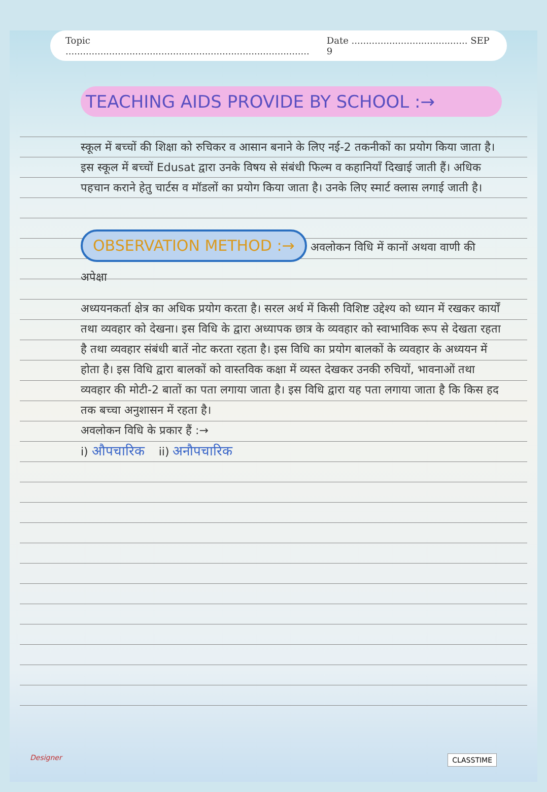Topic .................................................................................... Date ........................................ SEP 9
TEACHING AIDS PROVIDE BY SCHOOL :→
स्कूल में बच्चों की शिक्षा को रुचिकर व आसान बनाने के लिए नई-2 तकनीकों का प्रयोग किया जाता है। इस स्कूल में बच्चों Edusat द्वारा उनके विषय से संबंधी फिल्म व कहानियाँ दिखाई जाती हैं। अधिक पहचान कराने हेतु चार्टस व मॉडलों का प्रयोग किया जाता है। उनके लिए स्मार्ट क्लास लगाई जाती है।
OBSERVATION METHOD :→
अवलोकन विधि में कानों अथवा वाणी की अपेक्षा
अध्ययनकर्ता क्षेत्र का अधिक प्रयोग करता है। सरल अर्थ में किसी विशिष्ट उद्देश्य को ध्यान में रखकर कार्यों तथा व्यवहार को देखना। इस विधि के द्वारा अध्यापक छात्र के व्यवहार को स्वाभाविक रूप से देखता रहता है तथा व्यवहार संबंधी बातें नोट करता रहता है। इस विधि का प्रयोग बालकों के व्यवहार के अध्ययन में होता है। इस विधि द्वारा बालकों को वास्तविक कक्षा में व्यस्त देखकर उनकी रुचियों, भावनाओं तथा व्यवहार की मोटी-2 बातों का पता लगाया जाता है। इस विधि द्वारा यह पता लगाया जाता है कि किस हद तक बच्चा अनुशासन में रहता है।
अवलोकन विधि के प्रकार हैं :→
i) औपचारिक ii) अनौपचारिक
Designer CLASSTIME